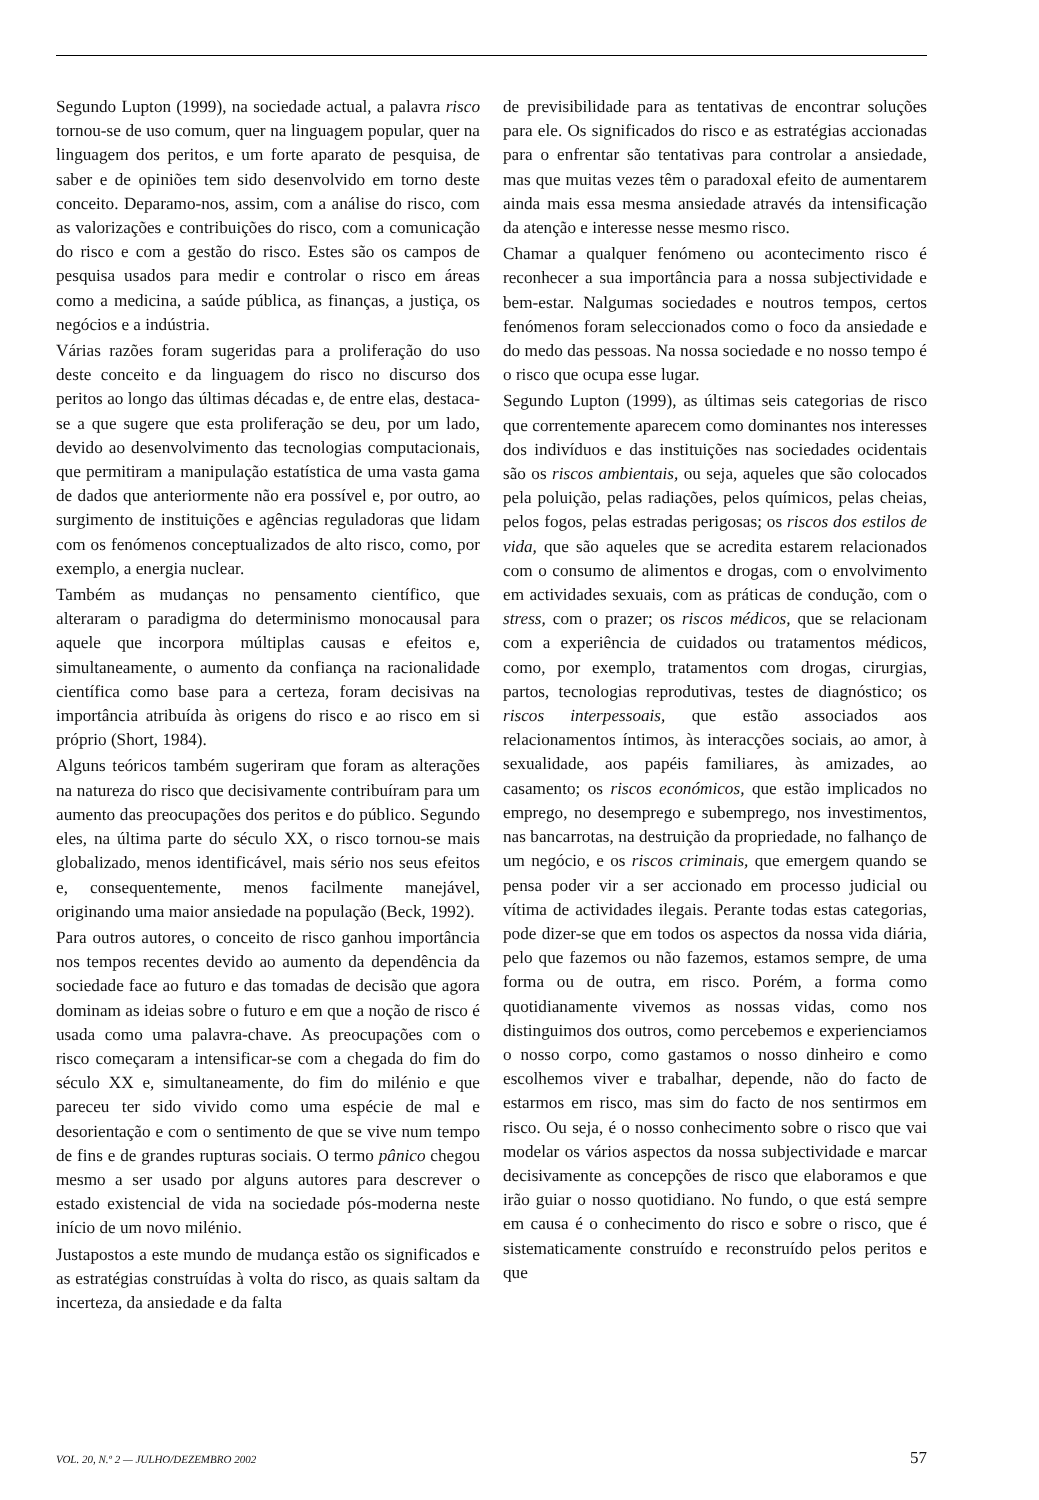Segundo Lupton (1999), na sociedade actual, a palavra risco tornou-se de uso comum, quer na linguagem popular, quer na linguagem dos peritos, e um forte aparato de pesquisa, de saber e de opiniões tem sido desenvolvido em torno deste conceito. Deparamo-nos, assim, com a análise do risco, com as valorizações e contribuições do risco, com a comunicação do risco e com a gestão do risco. Estes são os campos de pesquisa usados para medir e controlar o risco em áreas como a medicina, a saúde pública, as finanças, a justiça, os negócios e a indústria.
Várias razões foram sugeridas para a proliferação do uso deste conceito e da linguagem do risco no discurso dos peritos ao longo das últimas décadas e, de entre elas, destaca-se a que sugere que esta proliferação se deu, por um lado, devido ao desenvolvimento das tecnologias computacionais, que permitiram a manipulação estatística de uma vasta gama de dados que anteriormente não era possível e, por outro, ao surgimento de instituições e agências reguladoras que lidam com os fenómenos conceptualizados de alto risco, como, por exemplo, a energia nuclear.
Também as mudanças no pensamento científico, que alteraram o paradigma do determinismo monocausal para aquele que incorpora múltiplas causas e efeitos e, simultaneamente, o aumento da confiança na racionalidade científica como base para a certeza, foram decisivas na importância atribuída às origens do risco e ao risco em si próprio (Short, 1984).
Alguns teóricos também sugeriram que foram as alterações na natureza do risco que decisivamente contribuíram para um aumento das preocupações dos peritos e do público. Segundo eles, na última parte do século XX, o risco tornou-se mais globalizado, menos identificável, mais sério nos seus efeitos e, consequentemente, menos facilmente manejável, originando uma maior ansiedade na população (Beck, 1992).
Para outros autores, o conceito de risco ganhou importância nos tempos recentes devido ao aumento da dependência da sociedade face ao futuro e das tomadas de decisão que agora dominam as ideias sobre o futuro e em que a noção de risco é usada como uma palavra-chave. As preocupações com o risco começaram a intensificar-se com a chegada do fim do século XX e, simultaneamente, do fim do milénio e que pareceu ter sido vivido como uma espécie de mal e desorientação e com o sentimento de que se vive num tempo de fins e de grandes rupturas sociais. O termo pânico chegou mesmo a ser usado por alguns autores para descrever o estado existencial de vida na sociedade pós-moderna neste início de um novo milénio.
Justapostos a este mundo de mudança estão os significados e as estratégias construídas à volta do risco, as quais saltam da incerteza, da ansiedade e da falta
de previsibilidade para as tentativas de encontrar soluções para ele. Os significados do risco e as estratégias accionadas para o enfrentar são tentativas para controlar a ansiedade, mas que muitas vezes têm o paradoxal efeito de aumentarem ainda mais essa mesma ansiedade através da intensificação da atenção e interesse nesse mesmo risco.
Chamar a qualquer fenómeno ou acontecimento risco é reconhecer a sua importância para a nossa subjectividade e bem-estar. Nalgumas sociedades e noutros tempos, certos fenómenos foram seleccionados como o foco da ansiedade e do medo das pessoas. Na nossa sociedade e no nosso tempo é o risco que ocupa esse lugar.
Segundo Lupton (1999), as últimas seis categorias de risco que correntemente aparecem como dominantes nos interesses dos indivíduos e das instituições nas sociedades ocidentais são os riscos ambientais, ou seja, aqueles que são colocados pela poluição, pelas radiações, pelos químicos, pelas cheias, pelos fogos, pelas estradas perigosas; os riscos dos estilos de vida, que são aqueles que se acredita estarem relacionados com o consumo de alimentos e drogas, com o envolvimento em actividades sexuais, com as práticas de condução, com o stress, com o prazer; os riscos médicos, que se relacionam com a experiência de cuidados ou tratamentos médicos, como, por exemplo, tratamentos com drogas, cirurgias, partos, tecnologias reprodutivas, testes de diagnóstico; os riscos interpessoais, que estão associados aos relacionamentos íntimos, às interacções sociais, ao amor, à sexualidade, aos papéis familiares, às amizades, ao casamento; os riscos económicos, que estão implicados no emprego, no desemprego e subemprego, nos investimentos, nas bancarrotas, na destruição da propriedade, no falhanço de um negócio, e os riscos criminais, que emergem quando se pensa poder vir a ser accionado em processo judicial ou vítima de actividades ilegais. Perante todas estas categorias, pode dizer-se que em todos os aspectos da nossa vida diária, pelo que fazemos ou não fazemos, estamos sempre, de uma forma ou de outra, em risco. Porém, a forma como quotidianamente vivemos as nossas vidas, como nos distinguimos dos outros, como percebemos e experienciamos o nosso corpo, como gastamos o nosso dinheiro e como escolhemos viver e trabalhar, depende, não do facto de estarmos em risco, mas sim do facto de nos sentirmos em risco. Ou seja, é o nosso conhecimento sobre o risco que vai modelar os vários aspectos da nossa subjectividade e marcar decisivamente as concepções de risco que elaboramos e que irão guiar o nosso quotidiano. No fundo, o que está sempre em causa é o conhecimento do risco e sobre o risco, que é sistematicamente construído e reconstruído pelos peritos e que
VOL. 20, N.º 2 — JULHO/DEZEMBRO 2002 57